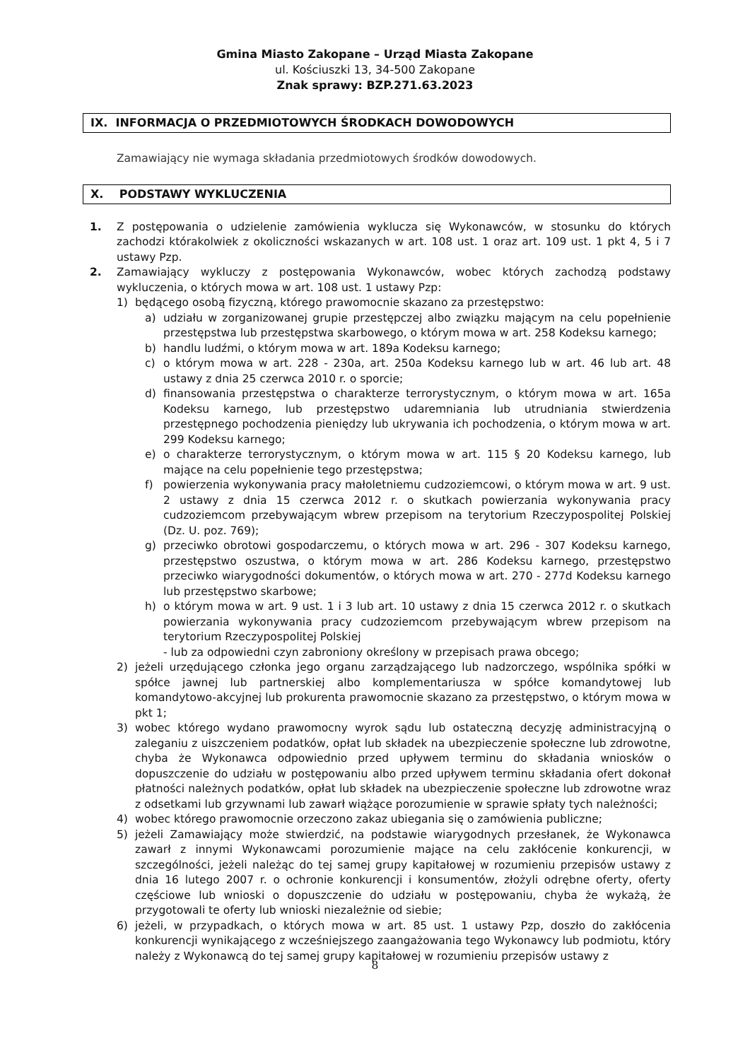Gmina Miasto Zakopane – Urząd Miasta Zakopane
ul. Kościuszki 13, 34-500 Zakopane
Znak sprawy: BZP.271.63.2023
IX. INFORMACJA O PRZEDMIOTOWYCH ŚRODKACH DOWODOWYCH
Zamawiający nie wymaga składania przedmiotowych środków dowodowych.
X. PODSTAWY WYKLUCZENIA
1. Z postępowania o udzielenie zamówienia wyklucza się Wykonawców, w stosunku do których zachodzi którakolwiek z okoliczności wskazanych w art. 108 ust. 1 oraz art. 109 ust. 1 pkt 4, 5 i 7 ustawy Pzp.
2. Zamawiający wykluczy z postępowania Wykonawców, wobec których zachodzą podstawy wykluczenia, o których mowa w art. 108 ust. 1 ustawy Pzp:
1) będącego osobą fizyczną, którego prawomocnie skazano za przestępstwo:
a) udziału w zorganizowanej grupie przestępczej albo związku mającym na celu popełnienie przestępstwa lub przestępstwa skarbowego, o którym mowa w art. 258 Kodeksu karnego;
b) handlu ludźmi, o którym mowa w art. 189a Kodeksu karnego;
c) o którym mowa w art. 228 - 230a, art. 250a Kodeksu karnego lub w art. 46 lub art. 48 ustawy z dnia 25 czerwca 2010 r. o sporcie;
d) finansowania przestępstwa o charakterze terrorystycznym, o którym mowa w art. 165a Kodeksu karnego, lub przestępstwo udaremniania lub utrudniania stwierdzenia przestępnego pochodzenia pieniędzy lub ukrywania ich pochodzenia, o którym mowa w art. 299 Kodeksu karnego;
e) o charakterze terrorystycznym, o którym mowa w art. 115 § 20 Kodeksu karnego, lub mające na celu popełnienie tego przestępstwa;
f) powierzenia wykonywania pracy małoletniemu cudzoziemcowi, o którym mowa w art. 9 ust. 2 ustawy z dnia 15 czerwca 2012 r. o skutkach powierzania wykonywania pracy cudzoziemcom przebywającym wbrew przepisom na terytorium Rzeczypospolitej Polskiej (Dz. U. poz. 769);
g) przeciwko obrotowi gospodarczemu, o których mowa w art. 296 - 307 Kodeksu karnego, przestępstwo oszustwa, o którym mowa w art. 286 Kodeksu karnego, przestępstwo przeciwko wiarygodności dokumentów, o których mowa w art. 270 - 277d Kodeksu karnego lub przestępstwo skarbowe;
h) o którym mowa w art. 9 ust. 1 i 3 lub art. 10 ustawy z dnia 15 czerwca 2012 r. o skutkach powierzania wykonywania pracy cudzoziemcom przebywającym wbrew przepisom na terytorium Rzeczypospolitej Polskiej
- lub za odpowiedni czyn zabroniony określony w przepisach prawa obcego;
2) jeżeli urzędującego członka jego organu zarządzającego lub nadzorczego, wspólnika spółki w spółce jawnej lub partnerskiej albo komplementariusza w spółce komandytowej lub komandytowo-akcyjnej lub prokurenta prawomocnie skazano za przestępstwo, o którym mowa w pkt 1;
3) wobec którego wydano prawomocny wyrok sądu lub ostateczną decyzję administracyjną o zaleganiu z uiszczeniem podatków, opłat lub składek na ubezpieczenie społeczne lub zdrowotne, chyba że Wykonawca odpowiednio przed upływem terminu do składania wniosków o dopuszczenie do udziału w postępowaniu albo przed upływem terminu składania ofert dokonał płatności należnych podatków, opłat lub składek na ubezpieczenie społeczne lub zdrowotne wraz z odsetkami lub grzywnami lub zawarł wiążące porozumienie w sprawie spłaty tych należności;
4) wobec którego prawomocnie orzeczono zakaz ubiegania się o zamówienia publiczne;
5) jeżeli Zamawiający może stwierdzić, na podstawie wiarygodnych przesłanek, że Wykonawca zawarł z innymi Wykonawcami porozumienie mające na celu zakłócenie konkurencji, w szczególności, jeżeli należąc do tej samej grupy kapitałowej w rozumieniu przepisów ustawy z dnia 16 lutego 2007 r. o ochronie konkurencji i konsumentów, złożyli odrębne oferty, oferty częściowe lub wnioski o dopuszczenie do udziału w postępowaniu, chyba że wykażą, że przygotowali te oferty lub wnioski niezależnie od siebie;
6) jeżeli, w przypadkach, o których mowa w art. 85 ust. 1 ustawy Pzp, doszło do zakłócenia konkurencji wynikającego z wcześniejszego zaangażowania tego Wykonawcy lub podmiotu, który należy z Wykonawcą do tej samej grupy kapitałowej w rozumieniu przepisów ustawy z
8